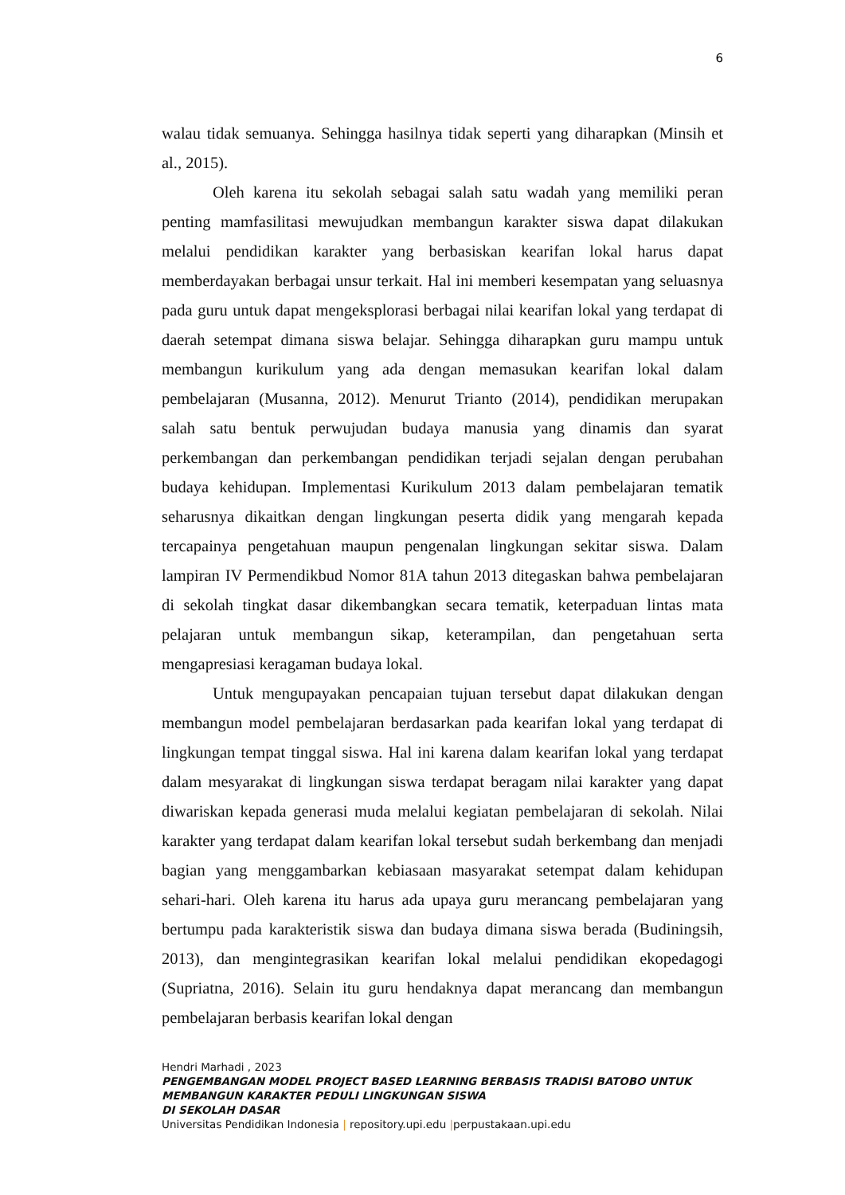6
walau tidak semuanya. Sehingga hasilnya tidak seperti yang diharapkan (Minsih et al., 2015).
Oleh karena itu sekolah sebagai salah satu wadah yang memiliki peran penting mamfasilitasi mewujudkan membangun karakter siswa dapat dilakukan melalui pendidikan karakter yang berbasiskan kearifan lokal harus dapat memberdayakan berbagai unsur terkait. Hal ini memberi kesempatan yang seluasnya pada guru untuk dapat mengeksplorasi berbagai nilai kearifan lokal yang terdapat di daerah setempat dimana siswa belajar. Sehingga diharapkan guru mampu untuk membangun kurikulum yang ada dengan memasukan kearifan lokal dalam pembelajaran (Musanna, 2012). Menurut Trianto (2014), pendidikan merupakan salah satu bentuk perwujudan budaya manusia yang dinamis dan syarat perkembangan dan perkembangan pendidikan terjadi sejalan dengan perubahan budaya kehidupan. Implementasi Kurikulum 2013 dalam pembelajaran tematik seharusnya dikaitkan dengan lingkungan peserta didik yang mengarah kepada tercapainya pengetahuan maupun pengenalan lingkungan sekitar siswa. Dalam lampiran IV Permendikbud Nomor 81A tahun 2013 ditegaskan bahwa pembelajaran di sekolah tingkat dasar dikembangkan secara tematik, keterpaduan lintas mata pelajaran untuk membangun sikap, keterampilan, dan pengetahuan serta mengapresiasi keragaman budaya lokal.
Untuk mengupayakan pencapaian tujuan tersebut dapat dilakukan dengan membangun model pembelajaran berdasarkan pada kearifan lokal yang terdapat di lingkungan tempat tinggal siswa. Hal ini karena dalam kearifan lokal yang terdapat dalam mesyarakat di lingkungan siswa terdapat beragam nilai karakter yang dapat diwariskan kepada generasi muda melalui kegiatan pembelajaran di sekolah. Nilai karakter yang terdapat dalam kearifan lokal tersebut sudah berkembang dan menjadi bagian yang menggambarkan kebiasaan masyarakat setempat dalam kehidupan sehari-hari. Oleh karena itu harus ada upaya guru merancang pembelajaran yang bertumpu pada karakteristik siswa dan budaya dimana siswa berada (Budiningsih, 2013), dan mengintegrasikan kearifan lokal melalui pendidikan ekopedagogi (Supriatna, 2016). Selain itu guru hendaknya dapat merancang dan membangun pembelajaran berbasis kearifan lokal dengan
Hendri Marhadi , 2023
PENGEMBANGAN MODEL PROJECT BASED LEARNING BERBASIS TRADISI BATOBO UNTUK
MEMBANGUN KARAKTER PEDULI LINGKUNGAN SISWA
DI SEKOLAH DASAR
Universitas Pendidikan Indonesia | repository.upi.edu |perpustakaan.upi.edu